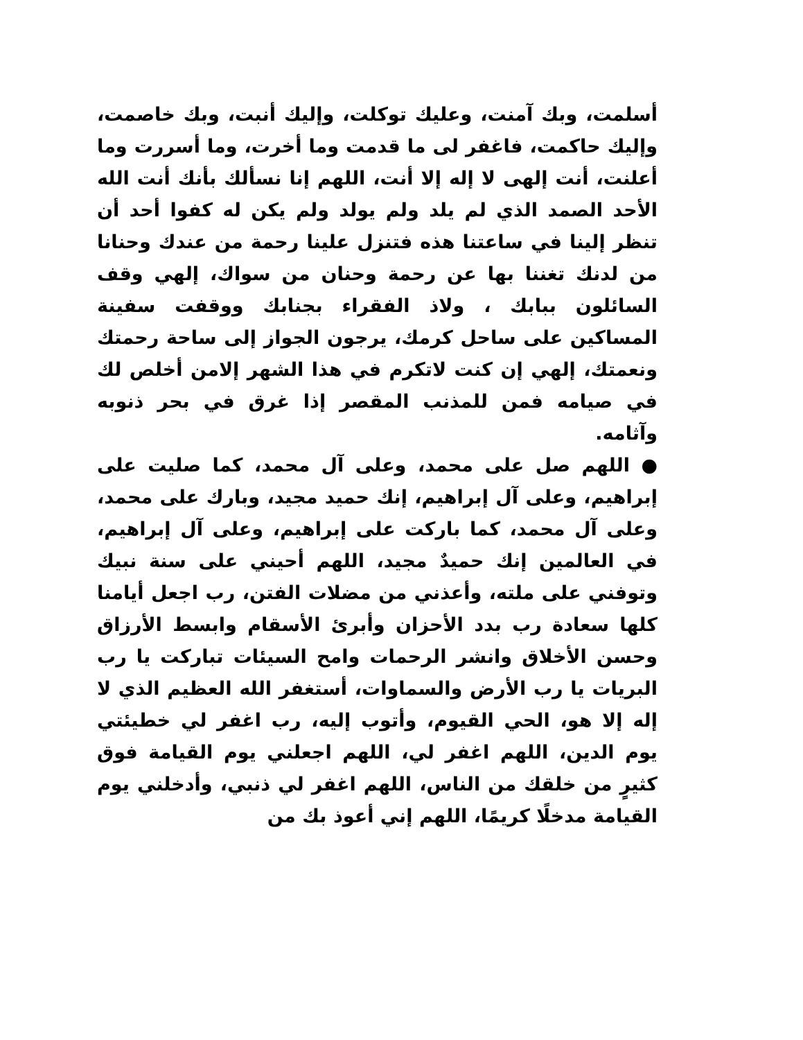أسلمت، وبك آمنت، وعليك توكلت، وإليك أنبت، وبك خاصمت، وإليك حاكمت، فاغفر لى ما قدمت وما أخرت، وما أسررت وما أعلنت، أنت إلهى لا إله إلا أنت، اللهم إنا نسألك بأنك أنت الله الأحد الصمد الذي لم يلد ولم يولد ولم يكن له كفوا أحد أن تنظر إلينا في ساعتنا هذه فتنزل علينا رحمة من عندك وحنانا من لدنك تغننا بها عن رحمة وحنان من سواك، إلهي وقف السائلون ببابك ، ولاذ الفقراء بجنابك ووقفت سفينة المساكين على ساحل كرمك، يرجون الجواز إلى ساحة رحمتك ونعمتك، إلهي إن كنت لاتكرم في هذا الشهر إلامن أخلص لك في صيامه فمن للمذنب المقصر إذا غرق في بحر ذنوبه وآثامه.
● اللهم صل على محمد، وعلى آل محمد، كما صليت على إبراهيم، وعلى آل إبراهيم، إنك حميد مجيد، وبارك على محمد، وعلى آل محمد، كما باركت على إبراهيم، وعلى آل إبراهيم، في العالمين إنك حميدٌ مجيد، اللهم أحيني على سنة نبيك وتوفني على ملته، وأعذني من مضلات الفتن، رب اجعل أيامنا كلها سعادة رب بدد الأحزان وأبرئ الأسقام وابسط الأرزاق وحسن الأخلاق وانشر الرحمات وامح السيئات تباركت يا رب البريات يا رب الأرض والسماوات، أستغفر الله العظيم الذي لا إله إلا هو، الحي القيوم، وأتوب إليه، رب اغفر لي خطيئتي يوم الدين، اللهم اغفر لي، اللهم اجعلني يوم القيامة فوق كثيرٍ من خلقك من الناس، اللهم اغفر لي ذنبي، وأدخلني يوم القيامة مدخلًا كريمًا، اللهم إني أعوذ بك من